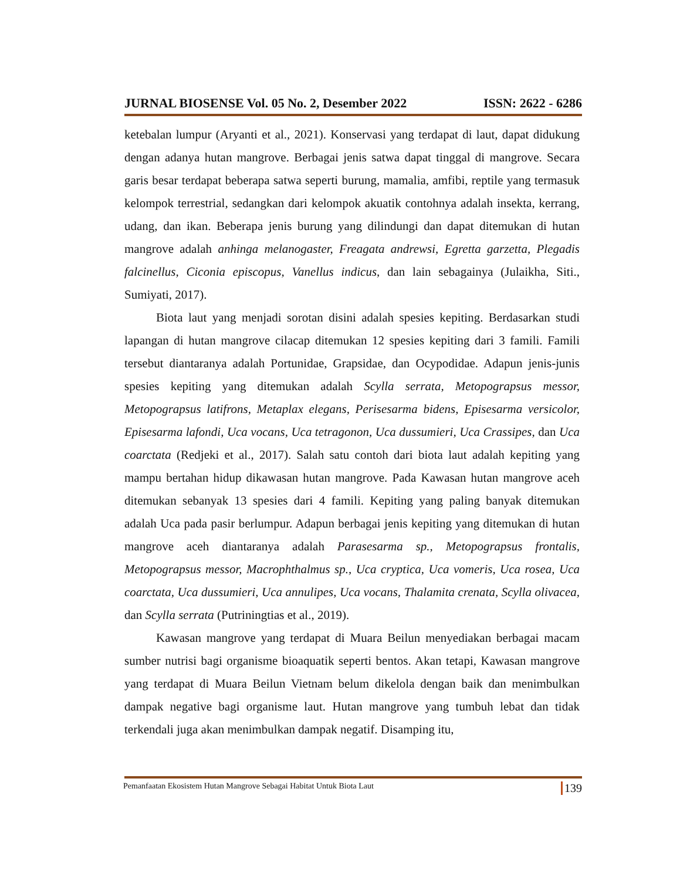JURNAL BIOSENSE Vol. 05 No. 2, Desember 2022 ISSN: 2622 - 6286
ketebalan lumpur (Aryanti et al., 2021). Konservasi yang terdapat di laut, dapat didukung dengan adanya hutan mangrove. Berbagai jenis satwa dapat tinggal di mangrove. Secara garis besar terdapat beberapa satwa seperti burung, mamalia, amfibi, reptile yang termasuk kelompok terrestrial, sedangkan dari kelompok akuatik contohnya adalah insekta, kerrang, udang, dan ikan. Beberapa jenis burung yang dilindungi dan dapat ditemukan di hutan mangrove adalah anhinga melanogaster, Freagata andrewsi, Egretta garzetta, Plegadis falcinellus, Ciconia episcopus, Vanellus indicus, dan lain sebagainya (Julaikha, Siti., Sumiyati, 2017).
Biota laut yang menjadi sorotan disini adalah spesies kepiting. Berdasarkan studi lapangan di hutan mangrove cilacap ditemukan 12 spesies kepiting dari 3 famili. Famili tersebut diantaranya adalah Portunidae, Grapsidae, dan Ocypodidae. Adapun jenis-junis spesies kepiting yang ditemukan adalah Scylla serrata, Metopograpsus messor, Metopograpsus latifrons, Metaplax elegans, Perisesarma bidens, Episesarma versicolor, Episesarma lafondi, Uca vocans, Uca tetragonon, Uca dussumieri, Uca Crassipes, dan Uca coarctata (Redjeki et al., 2017). Salah satu contoh dari biota laut adalah kepiting yang mampu bertahan hidup dikawasan hutan mangrove. Pada Kawasan hutan mangrove aceh ditemukan sebanyak 13 spesies dari 4 famili. Kepiting yang paling banyak ditemukan adalah Uca pada pasir berlumpur. Adapun berbagai jenis kepiting yang ditemukan di hutan mangrove aceh diantaranya adalah Parasesarma sp., Metopograpsus frontalis, Metopograpsus messor, Macrophthalmus sp., Uca cryptica, Uca vomeris, Uca rosea, Uca coarctata, Uca dussumieri, Uca annulipes, Uca vocans, Thalamita crenata, Scylla olivacea, dan Scylla serrata (Putriningtias et al., 2019).
Kawasan mangrove yang terdapat di Muara Beilun menyediakan berbagai macam sumber nutrisi bagi organisme bioaquatik seperti bentos. Akan tetapi, Kawasan mangrove yang terdapat di Muara Beilun Vietnam belum dikelola dengan baik dan menimbulkan dampak negative bagi organisme laut. Hutan mangrove yang tumbuh lebat dan tidak terkendali juga akan menimbulkan dampak negatif. Disamping itu,
Pemanfaatan Ekosistem Hutan Mangrove Sebagai Habitat Untuk Biota Laut 139